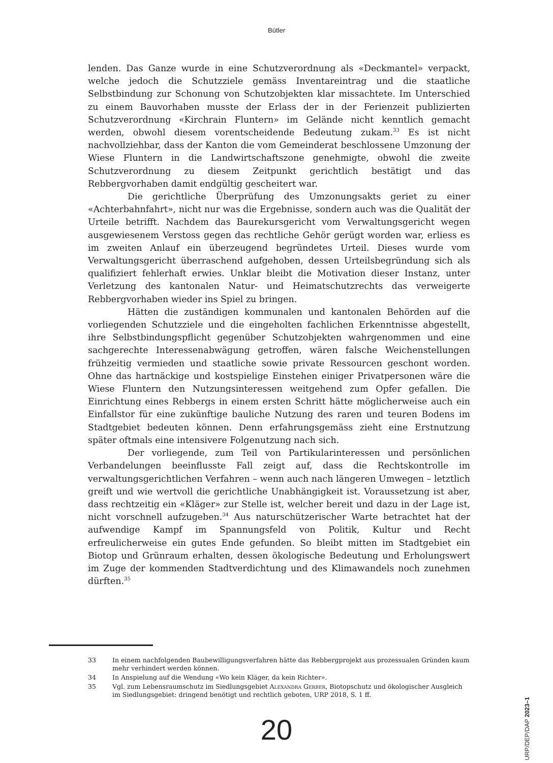Bütler
lenden. Das Ganze wurde in eine Schutzverordnung als «Deckmantel» verpackt, welche jedoch die Schutzziele gemäss Inventareintrag und die staatliche Selbstbindung zur Schonung von Schutzobjekten klar missachtete. Im Unterschied zu einem Bauvorhaben musste der Erlass der in der Ferienzeit publizierten Schutzverordnung «Kirchrain Fluntern» im Gelände nicht kenntlich gemacht werden, obwohl diesem vorentscheidende Bedeutung zukam.<sup>33</sup> Es ist nicht nachvollziehbar, dass der Kanton die vom Gemeinderat beschlossene Umzonung der Wiese Fluntern in die Landwirtschaftszone genehmigte, obwohl die zweite Schutzverordnung zu diesem Zeitpunkt gerichtlich bestätigt und das Rebbergvorhaben damit endgültig gescheitert war.
Die gerichtliche Überprüfung des Umzonungsakts geriet zu einer «Achterbahnfahrt», nicht nur was die Ergebnisse, sondern auch was die Qualität der Urteile betrifft. Nachdem das Baurekursgericht vom Verwaltungsgericht wegen ausgewiesenem Verstoss gegen das rechtliche Gehör gerügt worden war, erliess es im zweiten Anlauf ein überzeugend begründetes Urteil. Dieses wurde vom Verwaltungsgericht überraschend aufgehoben, dessen Urteilsbegründung sich als qualifiziert fehlerhaft erwies. Unklar bleibt die Motivation dieser Instanz, unter Verletzung des kantonalen Natur- und Heimatschutzrechts das verweigerte Rebbergvorhaben wieder ins Spiel zu bringen.
Hätten die zuständigen kommunalen und kantonalen Behörden auf die vorliegenden Schutzziele und die eingeholten fachlichen Erkenntnisse abgestellt, ihre Selbstbindungspflicht gegenüber Schutzobjekten wahrgenommen und eine sachgerechte Interessenabwägung getroffen, wären falsche Weichenstellungen frühzeitig vermieden und staatliche sowie private Ressourcen geschont worden. Ohne das hartnäckige und kostspielige Einstehen einiger Privatpersonen wäre die Wiese Fluntern den Nutzungsinteressen weitgehend zum Opfer gefallen. Die Einrichtung eines Rebbergs in einem ersten Schritt hätte möglicherweise auch ein Einfallstor für eine zukünftige bauliche Nutzung des raren und teuren Bodens im Stadtgebiet bedeuten können. Denn erfahrungsgemäss zieht eine Erstnutzung später oftmals eine intensivere Folgenutzung nach sich.
Der vorliegende, zum Teil von Partikularinteressen und persönlichen Verbandelungen beeinflusste Fall zeigt auf, dass die Rechtskontrolle im verwaltungsgerichtlichen Verfahren – wenn auch nach längeren Umwegen – letztlich greift und wie wertvoll die gerichtliche Unabhängigkeit ist. Voraussetzung ist aber, dass rechtzeitig ein «Kläger» zur Stelle ist, welcher bereit und dazu in der Lage ist, nicht vorschnell aufzugeben.<sup>34</sup> Aus naturschützerischer Warte betrachtet hat der aufwendige Kampf im Spannungsfeld von Politik, Kultur und Recht erfreulicherweise ein gutes Ende gefunden. So bleibt mitten im Stadtgebiet ein Biotop und Grünraum erhalten, dessen ökologische Bedeutung und Erholungswert im Zuge der kommenden Stadtverdichtung und des Klimawandels noch zunehmen dürften.<sup>35</sup>
33 In einem nachfolgenden Baubewilligungsverfahren hätte das Rebbergprojekt aus prozessualen Gründen kaum mehr verhindert werden können.
34 In Anspielung auf die Wendung «Wo kein Kläger, da kein Richter».
35 Vgl. zum Lebensraumschutz im Siedlungsgebiet Alexandra Gerber, Biotopschutz und ökologischer Ausgleich im Siedlungsgebiet: dringend benötigt und rechtlich geboten, URP 2018, S. 1 ff.
20
URP/DEP/DAP 2023–1